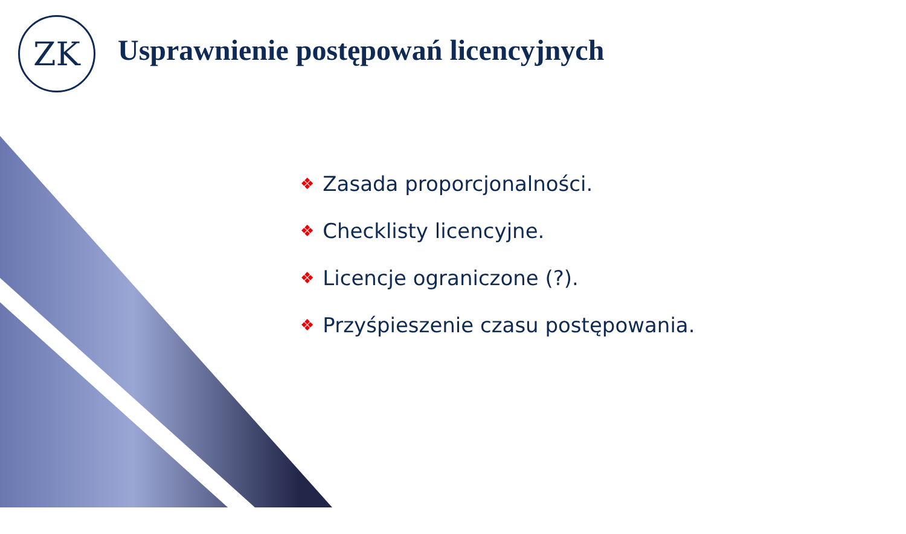ZK
Usprawnienie postępowań licencyjnych
❖ Zasada proporcjonalności.
❖ Checklisty licencyjne.
❖ Licencje ograniczone (?).
❖ Przyśpieszenie czasu postępowania.